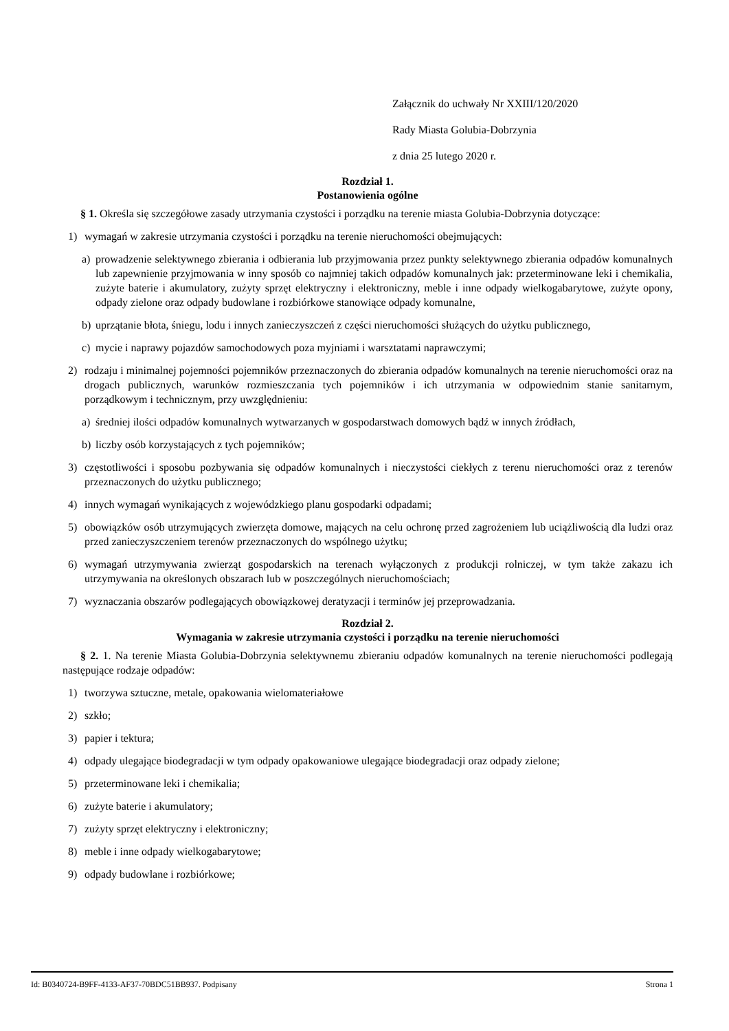Załącznik do uchwały Nr XXIII/120/2020
Rady Miasta Golubia-Dobrzynia
z dnia 25 lutego 2020 r.
Rozdział 1.
Postanowienia ogólne
§ 1. Określa się szczegółowe zasady utrzymania czystości i porządku na terenie miasta Golubia-Dobrzynia dotyczące:
1) wymagań w zakresie utrzymania czystości i porządku na terenie nieruchomości obejmujących:
a) prowadzenie selektywnego zbierania i odbierania lub przyjmowania przez punkty selektywnego zbierania odpadów komunalnych lub zapewnienie przyjmowania w inny sposób co najmniej takich odpadów komunalnych jak: przeterminowane leki i chemikalia, zużyte baterie i akumulatory, zużyty sprzęt elektryczny i elektroniczny, meble i inne odpady wielkogabarytowe, zużyte opony, odpady zielone oraz odpady budowlane i rozbiórkowe stanowiące odpady komunalne,
b) uprzątanie błota, śniegu, lodu i innych zanieczyszczeń z części nieruchomości służących do użytku publicznego,
c) mycie i naprawy pojazdów samochodowych poza myjniami i warsztatami naprawczymi;
2) rodzaju i minimalnej pojemności pojemników przeznaczonych do zbierania odpadów komunalnych na terenie nieruchomości oraz na drogach publicznych, warunków rozmieszczania tych pojemników i ich utrzymania w odpowiednim stanie sanitarnym, porządkowym i technicznym, przy uwzględnieniu:
a) średniej ilości odpadów komunalnych wytwarzanych w gospodarstwach domowych bądź w innych źródłach,
b) liczby osób korzystających z tych pojemników;
3) częstotliwości i sposobu pozbywania się odpadów komunalnych i nieczystości ciekłych z terenu nieruchomości oraz z terenów przeznaczonych do użytku publicznego;
4) innych wymagań wynikających z wojewódzkiego planu gospodarki odpadami;
5) obowiązków osób utrzymujących zwierzęta domowe, mających na celu ochronę przed zagrożeniem lub uciążliwością dla ludzi oraz przed zanieczyszczeniem terenów przeznaczonych do wspólnego użytku;
6) wymagań utrzymywania zwierząt gospodarskich na terenach wyłączonych z produkcji rolniczej, w tym także zakazu ich utrzymywania na określonych obszarach lub w poszczególnych nieruchomościach;
7) wyznaczania obszarów podlegających obowiązkowej deratyzacji i terminów jej przeprowadzania.
Rozdział 2.
Wymagania w zakresie utrzymania czystości i porządku na terenie nieruchomości
§ 2. 1. Na terenie Miasta Golubia-Dobrzynia selektywnemu zbieraniu odpadów komunalnych na terenie nieruchomości podlegają następujące rodzaje odpadów:
1) tworzywa sztuczne, metale, opakowania wielomateriałowe
2) szkło;
3) papier i tektura;
4) odpady ulegające biodegradacji w tym odpady opakowaniowe ulegające biodegradacji oraz odpady zielone;
5) przeterminowane leki i chemikalia;
6) zużyte baterie i akumulatory;
7) zużyty sprzęt elektryczny i elektroniczny;
8) meble i inne odpady wielkogabarytowe;
9) odpady budowlane i rozbiórkowe;
Id: B0340724-B9FF-4133-AF37-70BDC51BB937. Podpisany Strona 1